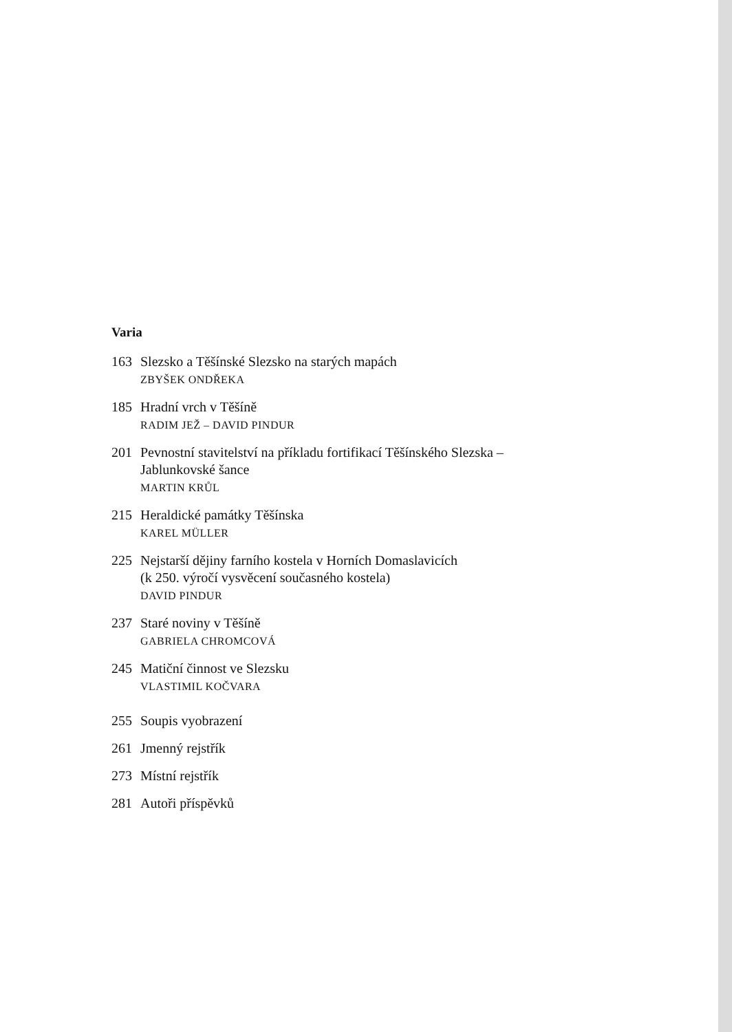Varia
163 Slezsko a Těšínské Slezsko na starých mapách
ZBYŠEK ONDŘEKA
185 Hradní vrch v Těšíně
RADIM JEŽ – DAVID PINDUR
201 Pevnostní stavitelství na příkladu fortifikací Těšínského Slezska –
Jablunkovské šance
MARTIN KRŮL
215 Heraldické památky Těšínska
KAREL MÜLLER
225 Nejstarší dějiny farního kostela v Horních Domaslavicích
(k 250. výročí vysvěcení současného kostela)
DAVID PINDUR
237 Staré noviny v Těšíně
GABRIELA CHROMCOVÁ
245 Matiční činnost ve Slezsku
VLASTIMIL KOČVARA
255 Soupis vyobrazení
261 Jmenný rejstřík
273 Místní rejstřík
281 Autoři příspěvků